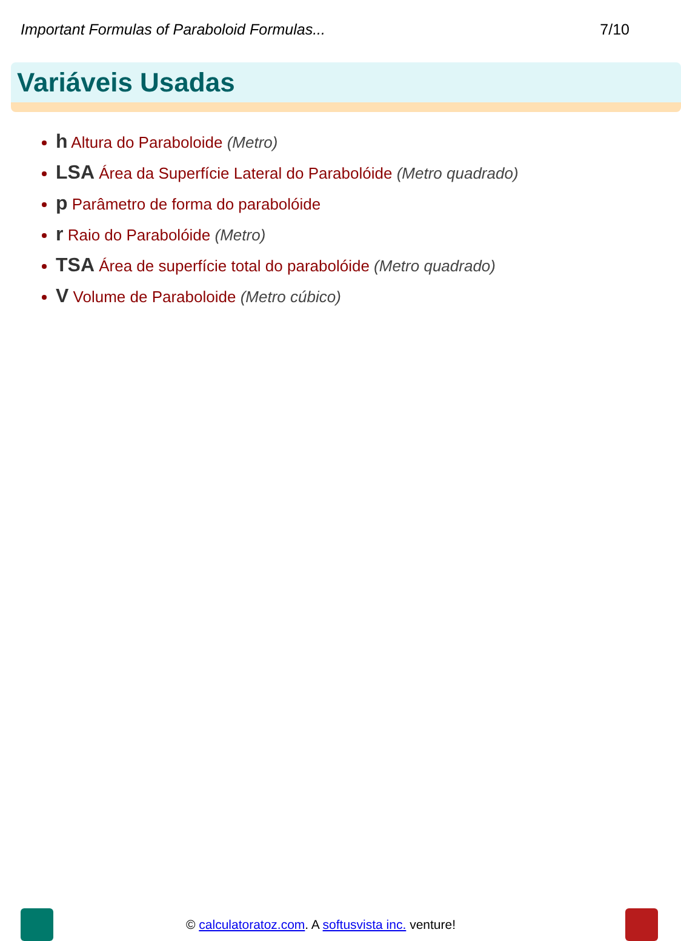Important Formulas of Paraboloid Formulas... 7/10
Variáveis Usadas
h Altura do Paraboloide (Metro)
LSA Área da Superfície Lateral do Parabolóide (Metro quadrado)
p Parâmetro de forma do parabolóide
r Raio do Parabolóide (Metro)
TSA Área de superfície total do parabolóide (Metro quadrado)
V Volume de Paraboloide (Metro cúbico)
© calculatoratoz.com. A softusvista inc. venture!